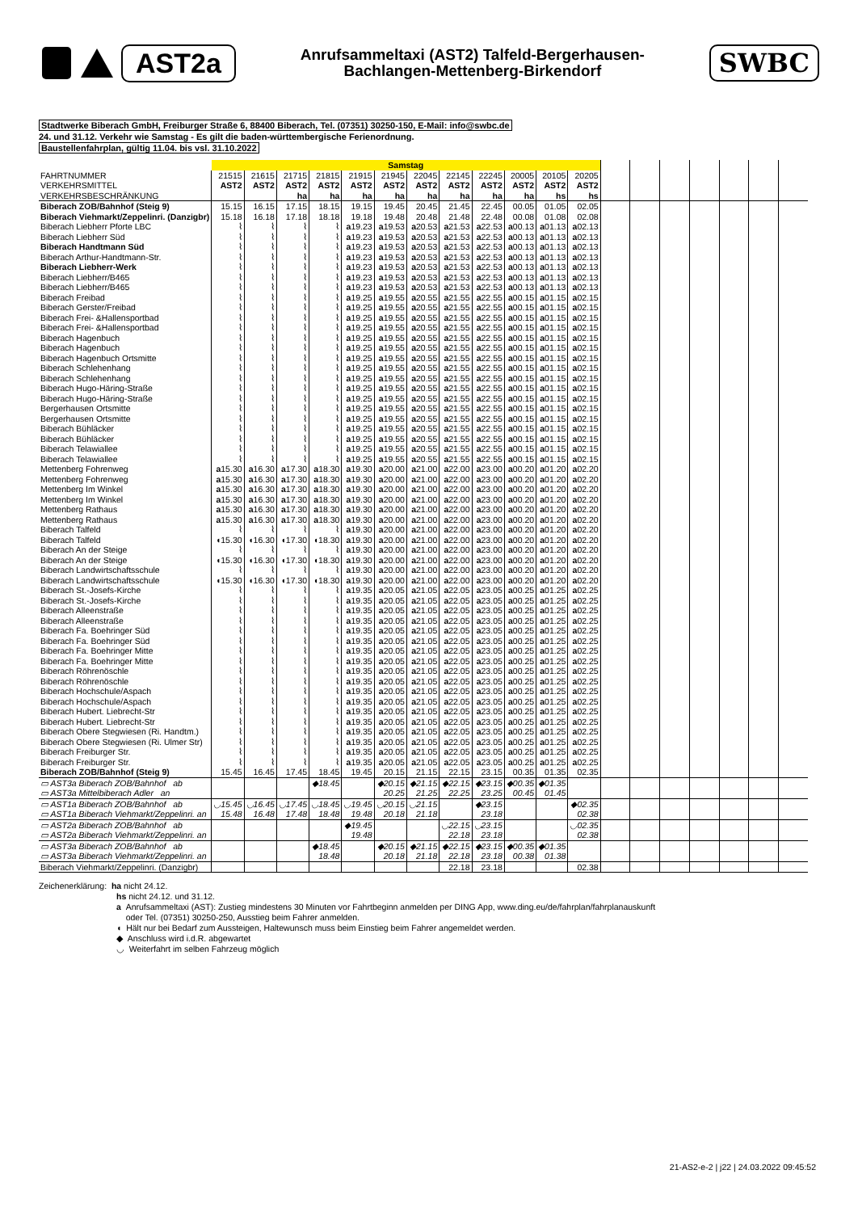AST2a
Anrufsammeltaxi (AST2) Talfeld-Bergerhausen-
Bachlangen-Mettenberg-Birkendorf
SWBC
Stadtwerke Biberach GmbH, Freiburger Straße 6, 88400 Biberach, Tel. (07351) 30250-150, E-Mail: info@swbc.de
24. und 31.12. Verkehr wie Samstag - Es gilt die baden-württembergische Ferienordnung.
Baustellenfahrplan, gültig 11.04. bis vsl. 31.10.2022
| | Samstag | | | | | | | | | | | | | | | | | | |
| FAHRTNUMMER | 21515 | 21615 | 21715 | 21815 | 21915 | 21945 | 22045 | 22145 | 22245 | 20005 | 20105 | 20205 | | | | | | | |
| VERKEHRSMITTEL | AST2 | AST2 | AST2 | AST2 | AST2 | AST2 | AST2 | AST2 | AST2 | AST2 | AST2 | AST2 | | | | | | | |
| VERKEHRSBESCHRÄNKUNG | | | ha | ha | ha | ha | ha | ha | ha | ha | hs | hs | | | | | | | |
| Biberach ZOB/Bahnhof (Steig 9) | 15.15 | 16.15 | 17.15 | 18.15 | 19.15 | 19.45 | 20.45 | 21.45 | 22.45 | 00.05 | 01.05 | 02.05 | | | | | | | |
| Biberach Viehmarkt/Zeppelinri. (Danzigbr) | 15.18 | 16.18 | 17.18 | 18.18 | 19.18 | 19.48 | 20.48 | 21.48 | 22.48 | 00.08 | 01.08 | 02.08 | | | | | | | |
| Biberach Liebherr Pforte LBC | ⌇ | ⌇ | ⌇ | ⌇ | a 19.23 | a 19.53 | a 20.53 | a 21.53 | a 22.53 | a 00.13 | a 01.13 | a 02.13 | | | | | | | |
| Biberach Liebherr Süd | ⌇ | ⌇ | ⌇ | ⌇ | a 19.23 | a 19.53 | a 20.53 | a 21.53 | a 22.53 | a 00.13 | a 01.13 | a 02.13 | | | | | | | |
| Biberach Handtmann Süd | ⌇ | ⌇ | ⌇ | ⌇ | a 19.23 | a 19.53 | a 20.53 | a 21.53 | a 22.53 | a 00.13 | a 01.13 | a 02.13 | | | | | | | |
| Biberach Arthur-Handtmann-Str. | ⌇ | ⌇ | ⌇ | ⌇ | a 19.23 | a 19.53 | a 20.53 | a 21.53 | a 22.53 | a 00.13 | a 01.13 | a 02.13 | | | | | | | |
| Biberach Liebherr-Werk | ⌇ | ⌇ | ⌇ | ⌇ | a 19.23 | a 19.53 | a 20.53 | a 21.53 | a 22.53 | a 00.13 | a 01.13 | a 02.13 | | | | | | | |
| Biberach Liebherr/B465 | ⌇ | ⌇ | ⌇ | ⌇ | a 19.23 | a 19.53 | a 20.53 | a 21.53 | a 22.53 | a 00.13 | a 01.13 | a 02.13 | | | | | | | |
| Biberach Liebherr/B465 | ⌇ | ⌇ | ⌇ | ⌇ | a 19.23 | a 19.53 | a 20.53 | a 21.53 | a 22.53 | a 00.13 | a 01.13 | a 02.13 | | | | | | | |
| Biberach Freibad | ⌇ | ⌇ | ⌇ | ⌇ | a 19.25 | a 19.55 | a 20.55 | a 21.55 | a 22.55 | a 00.15 | a 01.15 | a 02.15 | | | | | | | |
| Biberach Gerster/Freibad | ⌇ | ⌇ | ⌇ | ⌇ | a 19.25 | a 19.55 | a 20.55 | a 21.55 | a 22.55 | a 00.15 | a 01.15 | a 02.15 | | | | | | | |
| Biberach Frei- &Hallensportbad | ⌇ | ⌇ | ⌇ | ⌇ | a 19.25 | a 19.55 | a 20.55 | a 21.55 | a 22.55 | a 00.15 | a 01.15 | a 02.15 | | | | | | | |
| Biberach Frei- &Hallensportbad | ⌇ | ⌇ | ⌇ | ⌇ | a 19.25 | a 19.55 | a 20.55 | a 21.55 | a 22.55 | a 00.15 | a 01.15 | a 02.15 | | | | | | | |
| Biberach Hagenbuch | ⌇ | ⌇ | ⌇ | ⌇ | a 19.25 | a 19.55 | a 20.55 | a 21.55 | a 22.55 | a 00.15 | a 01.15 | a 02.15 | | | | | | | |
| Biberach Hagenbuch | ⌇ | ⌇ | ⌇ | ⌇ | a 19.25 | a 19.55 | a 20.55 | a 21.55 | a 22.55 | a 00.15 | a 01.15 | a 02.15 | | | | | | | |
| Biberach Hagenbuch Ortsmitte | ⌇ | ⌇ | ⌇ | ⌇ | a 19.25 | a 19.55 | a 20.55 | a 21.55 | a 22.55 | a 00.15 | a 01.15 | a 02.15 | | | | | | | |
| Biberach Schlehenhang | ⌇ | ⌇ | ⌇ | ⌇ | a 19.25 | a 19.55 | a 20.55 | a 21.55 | a 22.55 | a 00.15 | a 01.15 | a 02.15 | | | | | | | |
| Biberach Schlehenhang | ⌇ | ⌇ | ⌇ | ⌇ | a 19.25 | a 19.55 | a 20.55 | a 21.55 | a 22.55 | a 00.15 | a 01.15 | a 02.15 | | | | | | | |
| Biberach Hugo-Häring-Straße | ⌇ | ⌇ | ⌇ | ⌇ | a 19.25 | a 19.55 | a 20.55 | a 21.55 | a 22.55 | a 00.15 | a 01.15 | a 02.15 | | | | | | | |
| Biberach Hugo-Häring-Straße | ⌇ | ⌇ | ⌇ | ⌇ | a 19.25 | a 19.55 | a 20.55 | a 21.55 | a 22.55 | a 00.15 | a 01.15 | a 02.15 | | | | | | | |
| Bergerhausen Ortsmitte | ⌇ | ⌇ | ⌇ | ⌇ | a 19.25 | a 19.55 | a 20.55 | a 21.55 | a 22.55 | a 00.15 | a 01.15 | a 02.15 | | | | | | | |
| Bergerhausen Ortsmitte | ⌇ | ⌇ | ⌇ | ⌇ | a 19.25 | a 19.55 | a 20.55 | a 21.55 | a 22.55 | a 00.15 | a 01.15 | a 02.15 | | | | | | | |
| Biberach Bühläcker | ⌇ | ⌇ | ⌇ | ⌇ | a 19.25 | a 19.55 | a 20.55 | a 21.55 | a 22.55 | a 00.15 | a 01.15 | a 02.15 | | | | | | | |
| Biberach Bühläcker | ⌇ | ⌇ | ⌇ | ⌇ | a 19.25 | a 19.55 | a 20.55 | a 21.55 | a 22.55 | a 00.15 | a 01.15 | a 02.15 | | | | | | | |
| Biberach Telawiallee | ⌇ | ⌇ | ⌇ | ⌇ | a 19.25 | a 19.55 | a 20.55 | a 21.55 | a 22.55 | a 00.15 | a 01.15 | a 02.15 | | | | | | | |
| Biberach Telawiallee | ⌇ | ⌇ | ⌇ | ⌇ | a 19.25 | a 19.55 | a 20.55 | a 21.55 | a 22.55 | a 00.15 | a 01.15 | a 02.15 | | | | | | | |
| Mettenberg Fohrenweg | a 15.30 | a 16.30 | a 17.30 | a 18.30 | a 19.30 | a 20.00 | a 21.00 | a 22.00 | a 23.00 | a 00.20 | a 01.20 | a 02.20 | | | | | | | |
| Mettenberg Fohrenweg | a 15.30 | a 16.30 | a 17.30 | a 18.30 | a 19.30 | a 20.00 | a 21.00 | a 22.00 | a 23.00 | a 00.20 | a 01.20 | a 02.20 | | | | | | | |
| Mettenberg Im Winkel | a 15.30 | a 16.30 | a 17.30 | a 18.30 | a 19.30 | a 20.00 | a 21.00 | a 22.00 | a 23.00 | a 00.20 | a 01.20 | a 02.20 | | | | | | | |
| Mettenberg Im Winkel | a 15.30 | a 16.30 | a 17.30 | a 18.30 | a 19.30 | a 20.00 | a 21.00 | a 22.00 | a 23.00 | a 00.20 | a 01.20 | a 02.20 | | | | | | | |
| Mettenberg Rathaus | a 15.30 | a 16.30 | a 17.30 | a 18.30 | a 19.30 | a 20.00 | a 21.00 | a 22.00 | a 23.00 | a 00.20 | a 01.20 | a 02.20 | | | | | | | |
| Mettenberg Rathaus | a 15.30 | a 16.30 | a 17.30 | a 18.30 | a 19.30 | a 20.00 | a 21.00 | a 22.00 | a 23.00 | a 00.20 | a 01.20 | a 02.20 | | | | | | | |
| Biberach Talfeld | ⌇ | ⌇ | ⌇ | ⌇ | a 19.30 | a 20.00 | a 21.00 | a 22.00 | a 23.00 | a 00.20 | a 01.20 | a 02.20 | | | | | | | |
| Biberach Talfeld | ◖15.30 | ◖16.30 | ◖17.30 | ◖18.30 | a 19.30 | a 20.00 | a 21.00 | a 22.00 | a 23.00 | a 00.20 | a 01.20 | a 02.20 | | | | | | | |
| Biberach An der Steige | ⌇ | ⌇ | ⌇ | ⌇ | a 19.30 | a 20.00 | a 21.00 | a 22.00 | a 23.00 | a 00.20 | a 01.20 | a 02.20 | | | | | | | |
| Biberach An der Steige | ◖15.30 | ◖16.30 | ◖17.30 | ◖18.30 | a 19.30 | a 20.00 | a 21.00 | a 22.00 | a 23.00 | a 00.20 | a 01.20 | a 02.20 | | | | | | | |
| Biberach Landwirtschaftsschule | ⌇ | ⌇ | ⌇ | ⌇ | a 19.30 | a 20.00 | a 21.00 | a 22.00 | a 23.00 | a 00.20 | a 01.20 | a 02.20 | | | | | | | |
| Biberach Landwirtschaftsschule | ◖15.30 | ◖16.30 | ◖17.30 | ◖18.30 | a 19.30 | a 20.00 | a 21.00 | a 22.00 | a 23.00 | a 00.20 | a 01.20 | a 02.20 | | | | | | | |
| Biberach St.-Josefs-Kirche | ⌇ | ⌇ | ⌇ | ⌇ | a 19.35 | a 20.05 | a 21.05 | a 22.05 | a 23.05 | a 00.25 | a 01.25 | a 02.25 | | | | | | | |
| Biberach St.-Josefs-Kirche | ⌇ | ⌇ | ⌇ | ⌇ | a 19.35 | a 20.05 | a 21.05 | a 22.05 | a 23.05 | a 00.25 | a 01.25 | a 02.25 | | | | | | | |
| Biberach Alleenstraße | ⌇ | ⌇ | ⌇ | ⌇ | a 19.35 | a 20.05 | a 21.05 | a 22.05 | a 23.05 | a 00.25 | a 01.25 | a 02.25 | | | | | | | |
| Biberach Alleenstraße | ⌇ | ⌇ | ⌇ | ⌇ | a 19.35 | a 20.05 | a 21.05 | a 22.05 | a 23.05 | a 00.25 | a 01.25 | a 02.25 | | | | | | | |
| Biberach Fa. Boehringer Süd | ⌇ | ⌇ | ⌇ | ⌇ | a 19.35 | a 20.05 | a 21.05 | a 22.05 | a 23.05 | a 00.25 | a 01.25 | a 02.25 | | | | | | | |
| Biberach Fa. Boehringer Süd | ⌇ | ⌇ | ⌇ | ⌇ | a 19.35 | a 20.05 | a 21.05 | a 22.05 | a 23.05 | a 00.25 | a 01.25 | a 02.25 | | | | | | | |
| Biberach Fa. Boehringer Mitte | ⌇ | ⌇ | ⌇ | ⌇ | a 19.35 | a 20.05 | a 21.05 | a 22.05 | a 23.05 | a 00.25 | a 01.25 | a 02.25 | | | | | | | |
| Biberach Fa. Boehringer Mitte | ⌇ | ⌇ | ⌇ | ⌇ | a 19.35 | a 20.05 | a 21.05 | a 22.05 | a 23.05 | a 00.25 | a 01.25 | a 02.25 | | | | | | | |
| Biberach Röhrenöschle | ⌇ | ⌇ | ⌇ | ⌇ | a 19.35 | a 20.05 | a 21.05 | a 22.05 | a 23.05 | a 00.25 | a 01.25 | a 02.25 | | | | | | | |
| Biberach Röhrenöschle | ⌇ | ⌇ | ⌇ | ⌇ | a 19.35 | a 20.05 | a 21.05 | a 22.05 | a 23.05 | a 00.25 | a 01.25 | a 02.25 | | | | | | | |
| Biberach Hochschule/Aspach | ⌇ | ⌇ | ⌇ | ⌇ | a 19.35 | a 20.05 | a 21.05 | a 22.05 | a 23.05 | a 00.25 | a 01.25 | a 02.25 | | | | | | | |
| Biberach Hochschule/Aspach | ⌇ | ⌇ | ⌇ | ⌇ | a 19.35 | a 20.05 | a 21.05 | a 22.05 | a 23.05 | a 00.25 | a 01.25 | a 02.25 | | | | | | | |
| Biberach Hubert. Liebrecht-Str | ⌇ | ⌇ | ⌇ | ⌇ | a 19.35 | a 20.05 | a 21.05 | a 22.05 | a 23.05 | a 00.25 | a 01.25 | a 02.25 | | | | | | | |
| Biberach Hubert. Liebrecht-Str | ⌇ | ⌇ | ⌇ | ⌇ | a 19.35 | a 20.05 | a 21.05 | a 22.05 | a 23.05 | a 00.25 | a 01.25 | a 02.25 | | | | | | | |
| Biberach Obere Stegwiesen (Ri. Handtm.) | ⌇ | ⌇ | ⌇ | ⌇ | a 19.35 | a 20.05 | a 21.05 | a 22.05 | a 23.05 | a 00.25 | a 01.25 | a 02.25 | | | | | | | |
| Biberach Obere Stegwiesen (Ri. Ulmer Str) | ⌇ | ⌇ | ⌇ | ⌇ | a 19.35 | a 20.05 | a 21.05 | a 22.05 | a 23.05 | a 00.25 | a 01.25 | a 02.25 | | | | | | | |
| Biberach Freiburger Str. | ⌇ | ⌇ | ⌇ | ⌇ | a 19.35 | a 20.05 | a 21.05 | a 22.05 | a 23.05 | a 00.25 | a 01.25 | a 02.25 | | | | | | | |
| Biberach Freiburger Str. | ⌇ | ⌇ | ⌇ | ⌇ | a 19.35 | a 20.05 | a 21.05 | a 22.05 | a 23.05 | a 00.25 | a 01.25 | a 02.25 | | | | | | | |
| Biberach ZOB/Bahnhof (Steig 9) | 15.45 | 16.45 | 17.45 | 18.45 | 19.45 | 20.15 | 21.15 | 22.15 | 23.15 | 00.35 | 01.35 | 02.35 | | | | | | | |
| ▭ AST3a Biberach ZOB/Bahnhof ab | | | | ◆18.45 | | ◆20.15 | ◆21.15 | ◆22.15 | ◆23.15 | ◆00.35 | ◆01.35 | | | | | | | | |
| ▭ AST3a Mittelbiberach Adler an | | | | | | 20.25 | 21.25 | 22.25 | 23.25 | 00.45 | 01.45 | | | | | | | | |
| ▭ AST1a Biberach ZOB/Bahnhof ab | ◡15.45 | ◡16.45 | ◡17.45 | ◡18.45 | ◡19.45 | ◡20.15 | ◡21.15 | | ◆23.15 | | | ◆02.35 | | | | | | | |
| ▭ AST1a Biberach Viehmarkt/Zeppelinri. an | 15.48 | 16.48 | 17.48 | 18.48 | 19.48 | 20.18 | 21.18 | | 23.18 | | | 02.38 | | | | | | | |
| ▭ AST2a Biberach ZOB/Bahnhof ab | | | | | ◆19.45 | | | ◡22.15 | ◡23.15 | | | ◡02.35 | | | | | | | |
| ▭ AST2a Biberach Viehmarkt/Zeppelinri. an | | | | | 19.48 | | | 22.18 | 23.18 | | | 02.38 | | | | | | | |
| ▭ AST3a Biberach ZOB/Bahnhof ab | | | | ◆18.45 | | ◆20.15 | ◆21.15 | ◆22.15 | ◆23.15 | ◆00.35 | ◆01.35 | | | | | | | | |
| ▭ AST3a Biberach Viehmarkt/Zeppelinri. an | | | | 18.48 | | 20.18 | 21.18 | 22.18 | 23.18 | 00.38 | 01.38 | | | | | | | | |
| Biberach Viehmarkt/Zeppelinri. (Danzigbr) | | | | | | | | 22.18 | 23.18 | | | 02.38 | | | | | | | |
Zeichenerklärung: ha nicht 24.12.
hs nicht 24.12. und 31.12.
a Anrufsammeltaxi (AST): Zustieg mindestens 30 Minuten vor Fahrtbeginn anmelden per DING App, www.ding.eu/de/fahrplan/fahrplanauskunft
oder Tel. (07351) 30250-250, Ausstieg beim Fahrer anmelden.
◖ Hält nur bei Bedarf zum Aussteigen, Haltewunsch muss beim Einstieg beim Fahrer angemeldet werden.
◆ Anschluss wird i.d.R. abgewartet
◡ Weiterfahrt im selben Fahrzeug möglich
21-AS2-e-2 | j22 | 24.03.2022 09:45:52